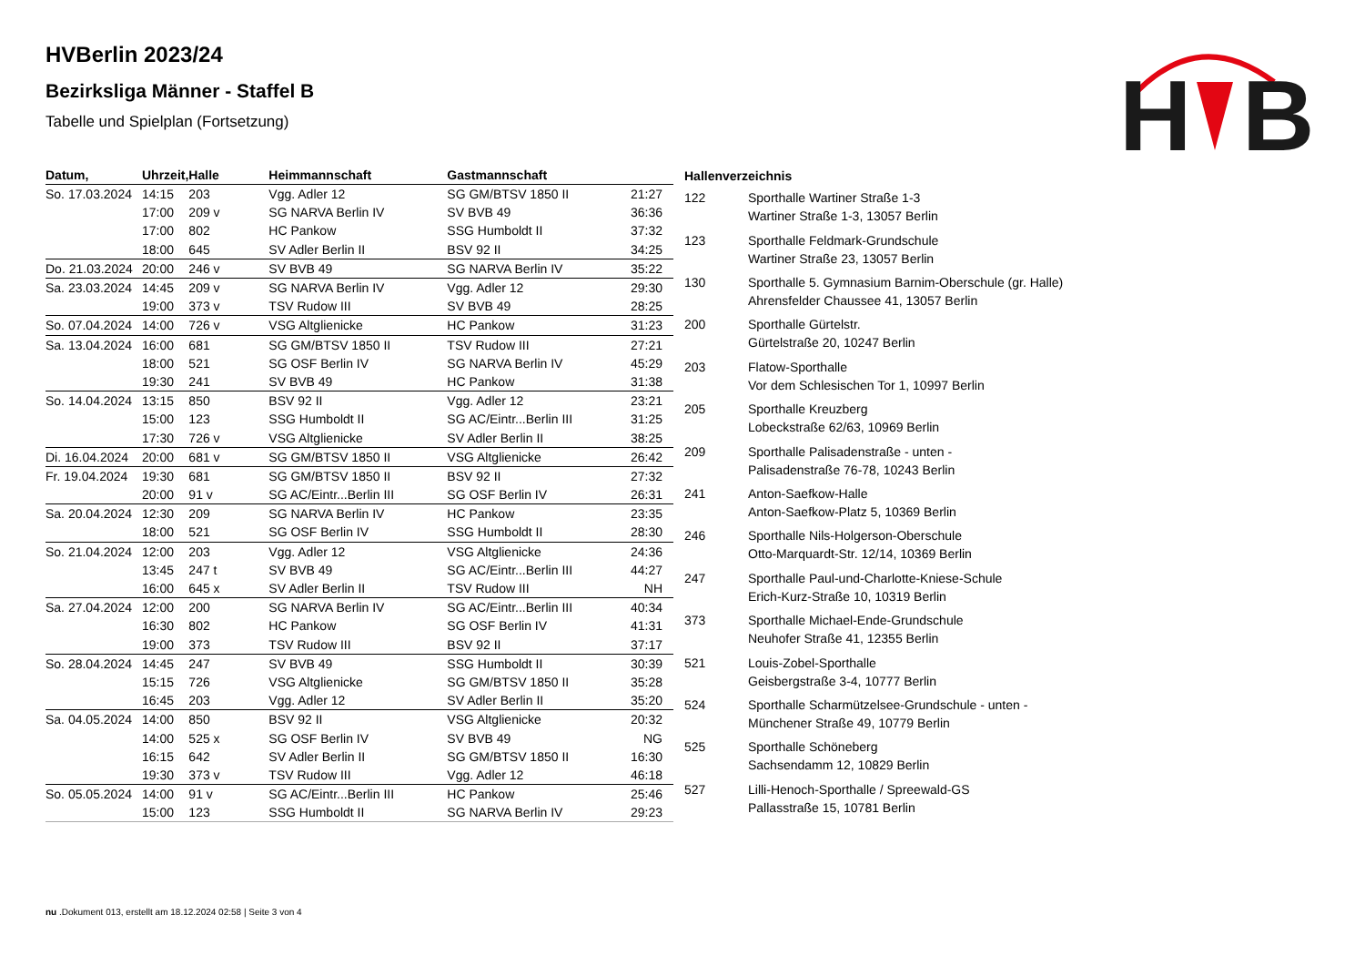H
B
HVBerlin 2023/24
Bezirksliga Männer - Staffel B
Tabelle und Spielplan (Fortsetzung)
| Datum, | Uhrzeit, | Halle | Heimmannschaft | Gastmannschaft | |
| --- | --- | --- | --- | --- | --- |
| So. 17.03.2024 | 14:15 | 203 | Vgg. Adler 12 | SG GM/BTSV 1850 II | 21:27 |
| | 17:00 | 209 v | SG NARVA Berlin IV | SV BVB 49 | 36:36 |
| | 17:00 | 802 | HC Pankow | SSG Humboldt II | 37:32 |
| | 18:00 | 645 | SV Adler Berlin II | BSV 92 II | 34:25 |
| Do. 21.03.2024 | 20:00 | 246 v | SV BVB 49 | SG NARVA Berlin IV | 35:22 |
| Sa. 23.03.2024 | 14:45 | 209 v | SG NARVA Berlin IV | Vgg. Adler 12 | 29:30 |
| | 19:00 | 373 v | TSV Rudow III | SV BVB 49 | 28:25 |
| So. 07.04.2024 | 14:00 | 726 v | VSG Altglienicke | HC Pankow | 31:23 |
| Sa. 13.04.2024 | 16:00 | 681 | SG GM/BTSV 1850 II | TSV Rudow III | 27:21 |
| | 18:00 | 521 | SG OSF Berlin IV | SG NARVA Berlin IV | 45:29 |
| | 19:30 | 241 | SV BVB 49 | HC Pankow | 31:38 |
| So. 14.04.2024 | 13:15 | 850 | BSV 92 II | Vgg. Adler 12 | 23:21 |
| | 15:00 | 123 | SSG Humboldt II | SG AC/Eintr...Berlin III | 31:25 |
| | 17:30 | 726 v | VSG Altglienicke | SV Adler Berlin II | 38:25 |
| Di. 16.04.2024 | 20:00 | 681 v | SG GM/BTSV 1850 II | VSG Altglienicke | 26:42 |
| Fr. 19.04.2024 | 19:30 | 681 | SG GM/BTSV 1850 II | BSV 92 II | 27:32 |
| | 20:00 | 91 v | SG AC/Eintr...Berlin III | SG OSF Berlin IV | 26:31 |
| Sa. 20.04.2024 | 12:30 | 209 | SG NARVA Berlin IV | HC Pankow | 23:35 |
| | 18:00 | 521 | SG OSF Berlin IV | SSG Humboldt II | 28:30 |
| So. 21.04.2024 | 12:00 | 203 | Vgg. Adler 12 | VSG Altglienicke | 24:36 |
| | 13:45 | 247 t | SV BVB 49 | SG AC/Eintr...Berlin III | 44:27 |
| | 16:00 | 645 x | SV Adler Berlin II | TSV Rudow III | NH |
| Sa. 27.04.2024 | 12:00 | 200 | SG NARVA Berlin IV | SG AC/Eintr...Berlin III | 40:34 |
| | 16:30 | 802 | HC Pankow | SG OSF Berlin IV | 41:31 |
| | 19:00 | 373 | TSV Rudow III | BSV 92 II | 37:17 |
| So. 28.04.2024 | 14:45 | 247 | SV BVB 49 | SSG Humboldt II | 30:39 |
| | 15:15 | 726 | VSG Altglienicke | SG GM/BTSV 1850 II | 35:28 |
| | 16:45 | 203 | Vgg. Adler 12 | SV Adler Berlin II | 35:20 |
| Sa. 04.05.2024 | 14:00 | 850 | BSV 92 II | VSG Altglienicke | 20:32 |
| | 14:00 | 525 x | SG OSF Berlin IV | SV BVB 49 | NG |
| | 16:15 | 642 | SV Adler Berlin II | SG GM/BTSV 1850 II | 16:30 |
| | 19:30 | 373 v | TSV Rudow III | Vgg. Adler 12 | 46:18 |
| So. 05.05.2024 | 14:00 | 91 v | SG AC/Eintr...Berlin III | HC Pankow | 25:46 |
| | 15:00 | 123 | SSG Humboldt II | SG NARVA Berlin IV | 29:23 |
| Hallenverzeichnis | |
| --- | --- |
| 122 | Sporthalle Wartiner Straße 1-3 Wartiner Straße 1-3, 13057 Berlin |
| 123 | Sporthalle Feldmark-Grundschule Wartiner Straße 23, 13057 Berlin |
| 130 | Sporthalle 5. Gymnasium Barnim-Oberschule (gr. Halle) Ahrensfelder Chaussee 41, 13057 Berlin |
| 200 | Sporthalle Gürtelstr. Gürtelstraße 20, 10247 Berlin |
| 203 | Flatow-Sporthalle Vor dem Schlesischen Tor 1, 10997 Berlin |
| 205 | Sporthalle Kreuzberg Lobeckstraße 62/63, 10969 Berlin |
| 209 | Sporthalle Palisadenstraße - unten - Palisadenstraße 76-78, 10243 Berlin |
| 241 | Anton-Saefkow-Halle Anton-Saefkow-Platz 5, 10369 Berlin |
| 246 | Sporthalle Nils-Holgerson-Oberschule Otto-Marquardt-Str. 12/14, 10369 Berlin |
| 247 | Sporthalle Paul-und-Charlotte-Kniese-Schule Erich-Kurz-Straße 10, 10319 Berlin |
| 373 | Sporthalle Michael-Ende-Grundschule Neuhofer Straße 41, 12355 Berlin |
| 521 | Louis-Zobel-Sporthalle Geisbergstraße 3-4, 10777 Berlin |
| 524 | Sporthalle Scharmützelsee-Grundschule - unten - Münchener Straße 49, 10779 Berlin |
| 525 | Sporthalle Schöneberg Sachsendamm 12, 10829 Berlin |
| 527 | Lilli-Henoch-Sporthalle / Spreewald-GS Pallasstraße 15, 10781 Berlin |
nu .Dokument 013, erstellt am 18.12.2024 02:58 | Seite 3 von 4